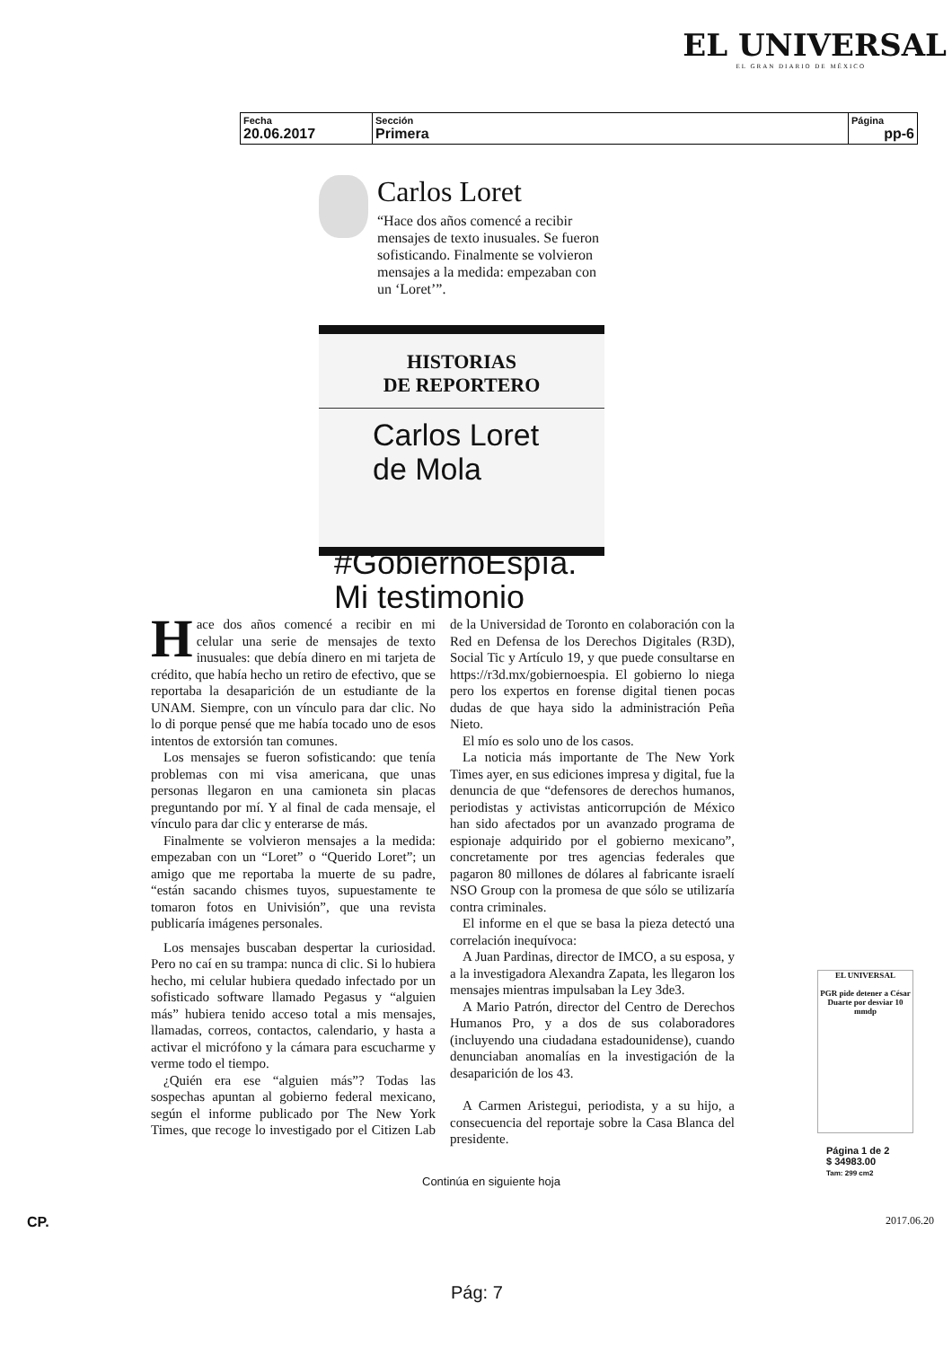EL UNIVERSAL
EL GRAN DIARIO DE MÉXICO
| Fecha 20.06.2017 | Sección Primera | Página pp-6 |
Carlos Loret
“Hace dos años comencé a recibir mensajes de texto inusuales. Se fueron sofisticando. Finalmente se volvieron mensajes a la medida: empezaban con un ‘Loret’”.
HISTORIAS
DE REPORTERO
Carlos Loret
de Mola
#GobiernoEspía.
Mi testimonio
Hace dos años comencé a recibir en mi celular una serie de mensajes de texto inusuales: que debía dinero en mi tarjeta de crédito, que había hecho un retiro de efectivo, que se reportaba la desaparición de un estudiante de la UNAM. Siempre, con un vínculo para dar clic. No lo di porque pensé que me había tocado uno de esos intentos de extorsión tan comunes.
Los mensajes se fueron sofisticando: que tenía problemas con mi visa americana, que unas personas llegaron en una camioneta sin placas preguntando por mí. Y al final de cada mensaje, el vínculo para dar clic y enterarse de más.
Finalmente se volvieron mensajes a la medida: empezaban con un “Loret” o “Querido Loret”; un amigo que me reportaba la muerte de su padre, “están sacando chismes tuyos, supuestamente te tomaron fotos en Univisión”, que una revista publicaría imágenes personales.
Los mensajes buscaban despertar la curiosidad. Pero no caí en su trampa: nunca di clic. Si lo hubiera hecho, mi celular hubiera quedado infectado por un sofisticado software llamado Pegasus y “alguien más” hubiera tenido acceso total a mis mensajes, llamadas, correos, contactos, calendario, y hasta a activar el micrófono y la cámara para escucharme y verme todo el tiempo.
¿Quién era ese “alguien más”? Todas las sospechas apuntan al gobierno federal mexicano, según el informe publicado por The New York Times, que recoge lo investigado por el Citizen Lab de la Universidad de Toronto en colaboración con la Red en Defensa de los Derechos Digitales (R3D), Social Tic y Artículo 19, y que puede consultarse en https://r3d.mx/gobiernoespia. El gobierno lo niega pero los expertos en forense digital tienen pocas dudas de que haya sido la administración Peña Nieto.
El mío es solo uno de los casos.
La noticia más importante de The New York Times ayer, en sus ediciones impresa y digital, fue la denuncia de que “defensores de derechos humanos, periodistas y activistas anticorrupción de México han sido afectados por un avanzado programa de espionaje adquirido por el gobierno mexicano”, concretamente por tres agencias federales que pagaron 80 millones de dólares al fabricante israelí NSO Group con la promesa de que sólo se utilizaría contra criminales.
El informe en el que se basa la pieza detectó una correlación inequívoca:
A Juan Pardinas, director de IMCO, a su esposa, y a la investigadora Alexandra Zapata, les llegaron los mensajes mientras impulsaban la Ley 3de3.
A Mario Patrón, director del Centro de Derechos Humanos Pro, y a dos de sus colaboradores (incluyendo una ciudadana estadounidense), cuando denunciaban anomalías en la investigación de la desaparición de los 43.
A Carmen Aristegui, periodista, y a su hijo, a consecuencia del reportaje sobre la Casa Blanca del presidente.
Continúa en siguiente hoja
EL UNIVERSAL
PGR pide detener a César Duarte por desviar 10 mmdp
Página 1 de 2
$ 34983.00
Tam: 299 cm2
CP. 2017.06.20
Pág: 7